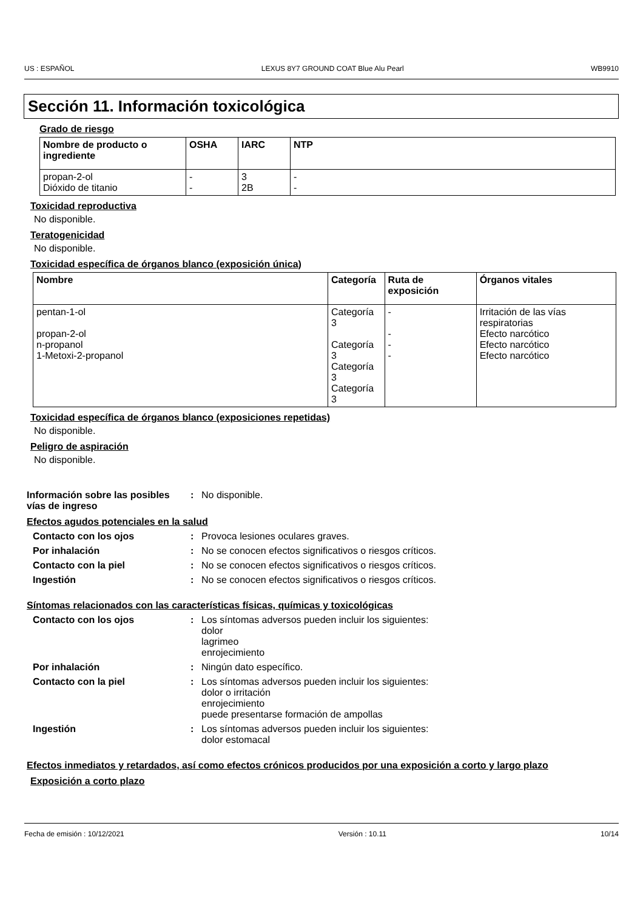US : ESPAÑOL LEXUS 8Y7 GROUND COAT Blue Alu Pearl WB9910
Sección 11. Información toxicológica
Grado de riesgo
| Nombre de producto o ingrediente | OSHA | IARC | NTP |
| --- | --- | --- | --- |
| propan-2-ol Dióxido de titanio | - - | 3 2B | - - |
Toxicidad reproductiva
No disponible.
Teratogenicidad
No disponible.
Toxicidad específica de órganos blanco (exposición única)
| Nombre | Categoría | Ruta de exposición | Órganos vitales |
| --- | --- | --- | --- |
| pentan-1-ol propan-2-ol n-propanol 1-Metoxi-2-propanol | Categoría 3 Categoría 3 Categoría 3 Categoría 3 | - - - - | Irritación de las vías respiratorias Efecto narcótico Efecto narcótico Efecto narcótico |
Toxicidad específica de órganos blanco (exposiciones repetidas)
No disponible.
Peligro de aspiración
No disponible.
Información sobre las posibles vías de ingreso: No disponible.
Efectos agudos potenciales en la salud
Contacto con los ojos: Provoca lesiones oculares graves. Por inhalación: No se conocen efectos significativos o riesgos críticos. Contacto con la piel: No se conocen efectos significativos o riesgos críticos. Ingestión: No se conocen efectos significativos o riesgos críticos.
Síntomas relacionados con las características físicas, químicas y toxicológicas
Contacto con los ojos: Los síntomas adversos pueden incluir los siguientes:
dolor
lagrimeo
enrojecimiento Por inhalación: Ningún dato específico. Contacto con la piel: Los síntomas adversos pueden incluir los siguientes:
dolor o irritación
enrojecimiento
puede presentarse formación de ampollas Ingestión: Los síntomas adversos pueden incluir los siguientes:
dolor estomacal
Efectos inmediatos y retardados, así como efectos crónicos producidos por una exposición a corto y largo plazo
Exposición a corto plazo
Fecha de emisión : 10/12/2021 Versión : 10.11 10/14